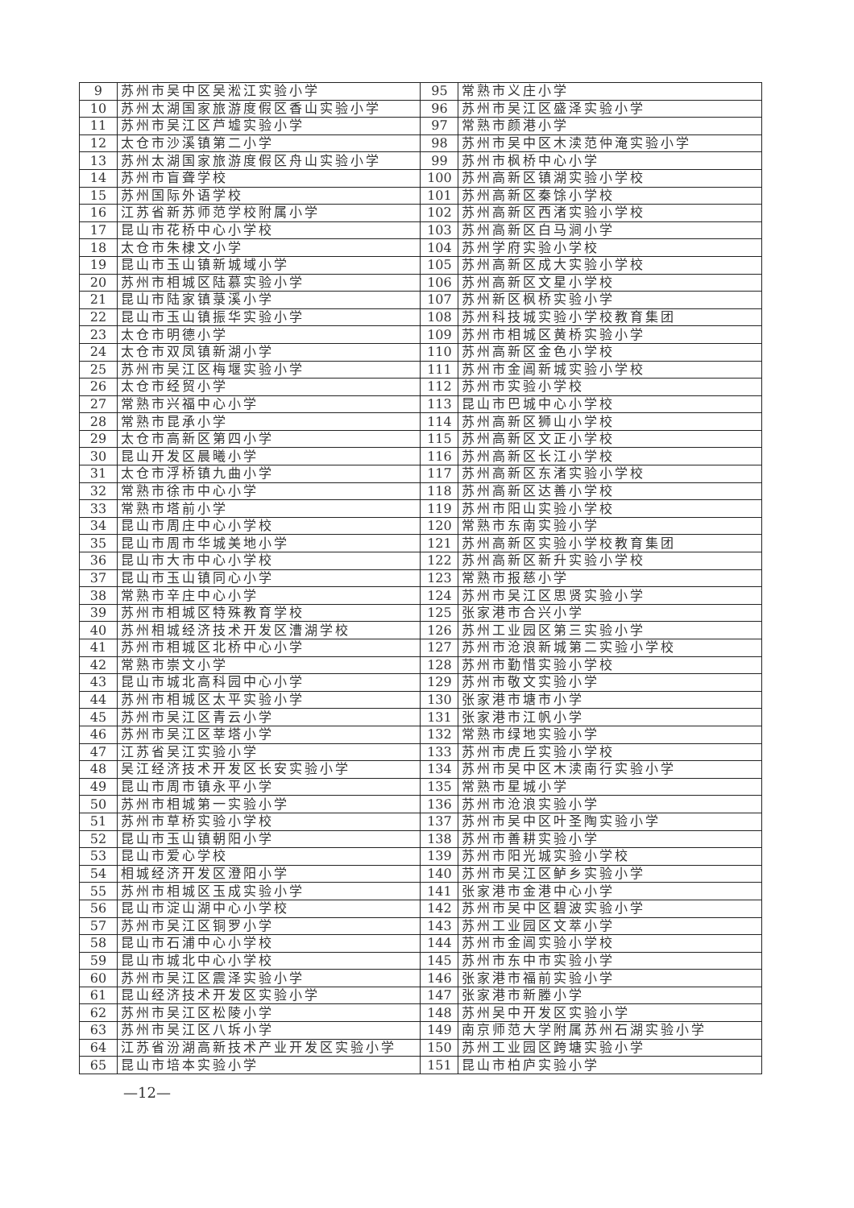| 9 | 苏州市吴中区吴淞江实验小学 | 95 | 常熟市义庄小学 |
| 10 | 苏州太湖国家旅游度假区香山实验小学 | 96 | 苏州市吴江区盛泽实验小学 |
| 11 | 苏州市吴江区芦墟实验小学 | 97 | 常熟市颜港小学 |
| 12 | 太仓市沙溪镇第二小学 | 98 | 苏州市吴中区木渎范仲淹实验小学 |
| 13 | 苏州太湖国家旅游度假区舟山实验小学 | 99 | 苏州市枫桥中心小学 |
| 14 | 苏州市盲聋学校 | 100 | 苏州高新区镇湖实验小学校 |
| 15 | 苏州国际外语学校 | 101 | 苏州高新区秦馀小学校 |
| 16 | 江苏省新苏师范学校附属小学 | 102 | 苏州高新区西渚实验小学校 |
| 17 | 昆山市花桥中心小学校 | 103 | 苏州高新区白马涧小学 |
| 18 | 太仓市朱棣文小学 | 104 | 苏州学府实验小学校 |
| 19 | 昆山市玉山镇新城域小学 | 105 | 苏州高新区成大实验小学校 |
| 20 | 苏州市相城区陆慕实验小学 | 106 | 苏州高新区文星小学校 |
| 21 | 昆山市陆家镇菉溪小学 | 107 | 苏州新区枫桥实验小学 |
| 22 | 昆山市玉山镇振华实验小学 | 108 | 苏州科技城实验小学校教育集团 |
| 23 | 太仓市明德小学 | 109 | 苏州市相城区黄桥实验小学 |
| 24 | 太仓市双凤镇新湖小学 | 110 | 苏州高新区金色小学校 |
| 25 | 苏州市吴江区梅堰实验小学 | 111 | 苏州市金阊新城实验小学校 |
| 26 | 太仓市经贸小学 | 112 | 苏州市实验小学校 |
| 27 | 常熟市兴福中心小学 | 113 | 昆山市巴城中心小学校 |
| 28 | 常熟市昆承小学 | 114 | 苏州高新区狮山小学校 |
| 29 | 太仓市高新区第四小学 | 115 | 苏州高新区文正小学校 |
| 30 | 昆山开发区晨曦小学 | 116 | 苏州高新区长江小学校 |
| 31 | 太仓市浮桥镇九曲小学 | 117 | 苏州高新区东渚实验小学校 |
| 32 | 常熟市徐市中心小学 | 118 | 苏州高新区达善小学校 |
| 33 | 常熟市塔前小学 | 119 | 苏州市阳山实验小学校 |
| 34 | 昆山市周庄中心小学校 | 120 | 常熟市东南实验小学 |
| 35 | 昆山市周市华城美地小学 | 121 | 苏州高新区实验小学校教育集团 |
| 36 | 昆山市大市中心小学校 | 122 | 苏州高新区新升实验小学校 |
| 37 | 昆山市玉山镇同心小学 | 123 | 常熟市报慈小学 |
| 38 | 常熟市辛庄中心小学 | 124 | 苏州市吴江区思贤实验小学 |
| 39 | 苏州市相城区特殊教育学校 | 125 | 张家港市合兴小学 |
| 40 | 苏州相城经济技术开发区漕湖学校 | 126 | 苏州工业园区第三实验小学 |
| 41 | 苏州市相城区北桥中心小学 | 127 | 苏州市沧浪新城第二实验小学校 |
| 42 | 常熟市崇文小学 | 128 | 苏州市勤惜实验小学校 |
| 43 | 昆山市城北高科园中心小学 | 129 | 苏州市敬文实验小学 |
| 44 | 苏州市相城区太平实验小学 | 130 | 张家港市塘市小学 |
| 45 | 苏州市吴江区青云小学 | 131 | 张家港市江帆小学 |
| 46 | 苏州市吴江区莘塔小学 | 132 | 常熟市绿地实验小学 |
| 47 | 江苏省吴江实验小学 | 133 | 苏州市虎丘实验小学校 |
| 48 | 吴江经济技术开发区长安实验小学 | 134 | 苏州市吴中区木渎南行实验小学 |
| 49 | 昆山市周市镇永平小学 | 135 | 常熟市星城小学 |
| 50 | 苏州市相城第一实验小学 | 136 | 苏州市沧浪实验小学 |
| 51 | 苏州市草桥实验小学校 | 137 | 苏州市吴中区叶圣陶实验小学 |
| 52 | 昆山市玉山镇朝阳小学 | 138 | 苏州市善耕实验小学 |
| 53 | 昆山市爱心学校 | 139 | 苏州市阳光城实验小学校 |
| 54 | 相城经济开发区澄阳小学 | 140 | 苏州市吴江区鲈乡实验小学 |
| 55 | 苏州市相城区玉成实验小学 | 141 | 张家港市金港中心小学 |
| 56 | 昆山市淀山湖中心小学校 | 142 | 苏州市吴中区碧波实验小学 |
| 57 | 苏州市吴江区铜罗小学 | 143 | 苏州工业园区文萃小学 |
| 58 | 昆山市石浦中心小学校 | 144 | 苏州市金阊实验小学校 |
| 59 | 昆山市城北中心小学校 | 145 | 苏州市东中市实验小学 |
| 60 | 苏州市吴江区震泽实验小学 | 146 | 张家港市福前实验小学 |
| 61 | 昆山经济技术开发区实验小学 | 147 | 张家港市新塍小学 |
| 62 | 苏州市吴江区松陵小学 | 148 | 苏州吴中开发区实验小学 |
| 63 | 苏州市吴江区八坼小学 | 149 | 南京师范大学附属苏州石湖实验小学 |
| 64 | 江苏省汾湖高新技术产业开发区实验小学 | 150 | 苏州工业园区跨塘实验小学 |
| 65 | 昆山市培本实验小学 | 151 | 昆山市柏庐实验小学 |
—12—